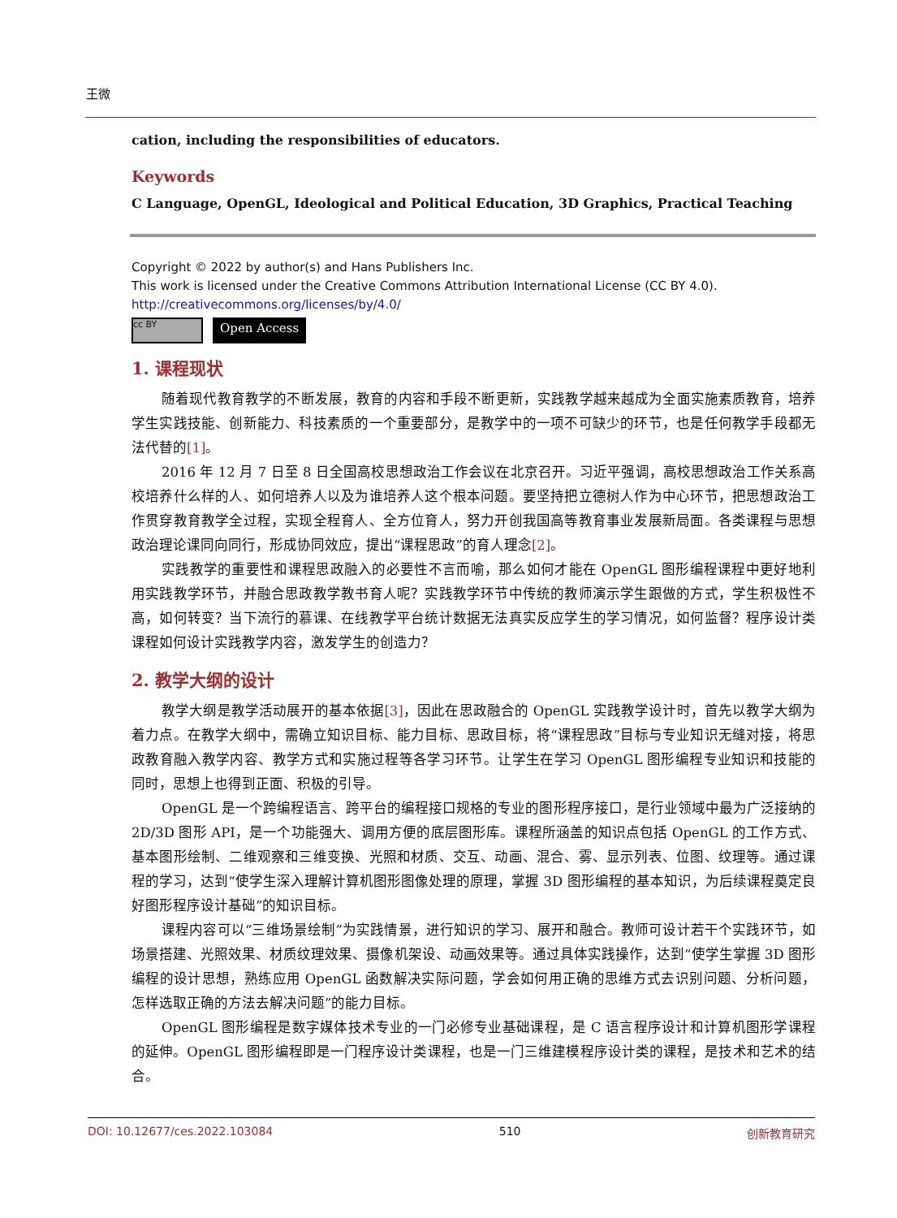王微
cation, including the responsibilities of educators.
Keywords
C Language, OpenGL, Ideological and Political Education, 3D Graphics, Practical Teaching
Copyright © 2022 by author(s) and Hans Publishers Inc.
This work is licensed under the Creative Commons Attribution International License (CC BY 4.0).
http://creativecommons.org/licenses/by/4.0/
cc BY
Open Access
1. 课程现状
随着现代教育教学的不断发展，教育的内容和手段不断更新，实践教学越来越成为全面实施素质教育，培养学生实践技能、创新能力、科技素质的一个重要部分，是教学中的一项不可缺少的环节，也是任何教学手段都无法代替的[1]。
2016 年 12 月 7 日至 8 日全国高校思想政治工作会议在北京召开。习近平强调，高校思想政治工作关系高校培养什么样的人、如何培养人以及为谁培养人这个根本问题。要坚持把立德树人作为中心环节，把思想政治工作贯穿教育教学全过程，实现全程育人、全方位育人，努力开创我国高等教育事业发展新局面。各类课程与思想政治理论课同向同行，形成协同效应，提出“课程思政”的育人理念[2]。
实践教学的重要性和课程思政融入的必要性不言而喻，那么如何才能在 OpenGL 图形编程课程中更好地利用实践教学环节，并融合思政教学教书育人呢？实践教学环节中传统的教师演示学生跟做的方式，学生积极性不高，如何转变？当下流行的慕课、在线教学平台统计数据无法真实反应学生的学习情况，如何监督？程序设计类课程如何设计实践教学内容，激发学生的创造力？
2. 教学大纲的设计
教学大纲是教学活动展开的基本依据[3]，因此在思政融合的 OpenGL 实践教学设计时，首先以教学大纲为着力点。在教学大纲中，需确立知识目标、能力目标、思政目标，将“课程思政”目标与专业知识无缝对接，将思政教育融入教学内容、教学方式和实施过程等各学习环节。让学生在学习 OpenGL 图形编程专业知识和技能的同时，思想上也得到正面、积极的引导。
OpenGL 是一个跨编程语言、跨平台的编程接口规格的专业的图形程序接口，是行业领域中最为广泛接纳的 2D/3D 图形 API，是一个功能强大、调用方便的底层图形库。课程所涵盖的知识点包括 OpenGL 的工作方式、基本图形绘制、二维观察和三维变换、光照和材质、交互、动画、混合、雾、显示列表、位图、纹理等。通过课程的学习，达到“使学生深入理解计算机图形图像处理的原理，掌握 3D 图形编程的基本知识，为后续课程奠定良好图形程序设计基础”的知识目标。
课程内容可以“三维场景绘制”为实践情景，进行知识的学习、展开和融合。教师可设计若干个实践环节，如场景搭建、光照效果、材质纹理效果、摄像机架设、动画效果等。通过具体实践操作，达到“使学生掌握 3D 图形编程的设计思想，熟练应用 OpenGL 函数解决实际问题，学会如何用正确的思维方式去识别问题、分析问题，怎样选取正确的方法去解决问题”的能力目标。
OpenGL 图形编程是数字媒体技术专业的一门必修专业基础课程，是 C 语言程序设计和计算机图形学课程的延伸。OpenGL 图形编程即是一门程序设计类课程，也是一门三维建模程序设计类的课程，是技术和艺术的结合。
DOI: 10.12677/ces.2022.103084 510 创新教育研究